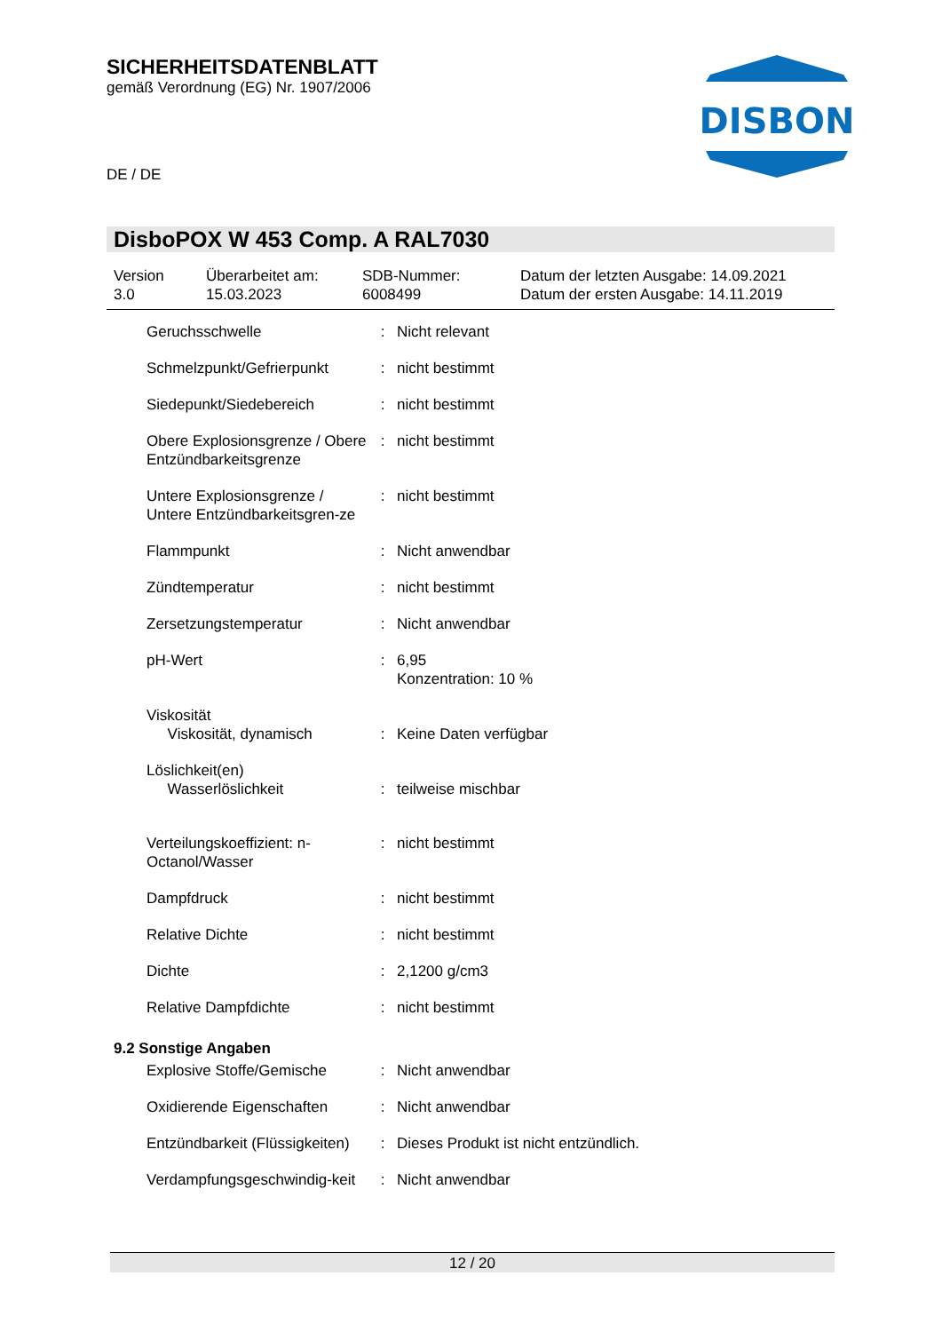DISBON
SICHERHEITSDATENBLATT
gemäß Verordnung (EG) Nr. 1907/2006
DE / DE
DisboPOX W 453 Comp. A RAL7030
Version
3.0
Überarbeitet am:
15.03.2023
SDB-Nummer:
6008499
Datum der letzten Ausgabe: 14.09.2021
Datum der ersten Ausgabe: 14.11.2019
| Geruchsschwelle | : | Nicht relevant |
| Schmelzpunkt/Gefrierpunkt | : | nicht bestimmt |
| Siedepunkt/Siedebereich | : | nicht bestimmt |
| Obere Explosionsgrenze / Obere Entzündbarkeitsgrenze | : | nicht bestimmt |
| Untere Explosionsgrenze / Untere Entzündbarkeitsgren-ze | : | nicht bestimmt |
| Flammpunkt | : | Nicht anwendbar |
| Zündtemperatur | : | nicht bestimmt |
| Zersetzungstemperatur | : | Nicht anwendbar |
| pH-Wert | : | 6,95 Konzentration: 10 % |
| Viskosität Viskosität, dynamisch | : | Keine Daten verfügbar |
| Löslichkeit(en) Wasserlöslichkeit | : | teilweise mischbar |
| Verteilungskoeffizient: n-Octanol/Wasser | : | nicht bestimmt |
| Dampfdruck | : | nicht bestimmt |
| Relative Dichte | : | nicht bestimmt |
| Dichte | : | 2,1200 g/cm3 |
| Relative Dampfdichte | : | nicht bestimmt |
9.2 Sonstige Angaben
| Explosive Stoffe/Gemische | : | Nicht anwendbar |
| Oxidierende Eigenschaften | : | Nicht anwendbar |
| Entzündbarkeit (Flüssigkeiten) | : | Dieses Produkt ist nicht entzündlich. |
| Verdampfungsgeschwindig-keit | : | Nicht anwendbar |
12 / 20